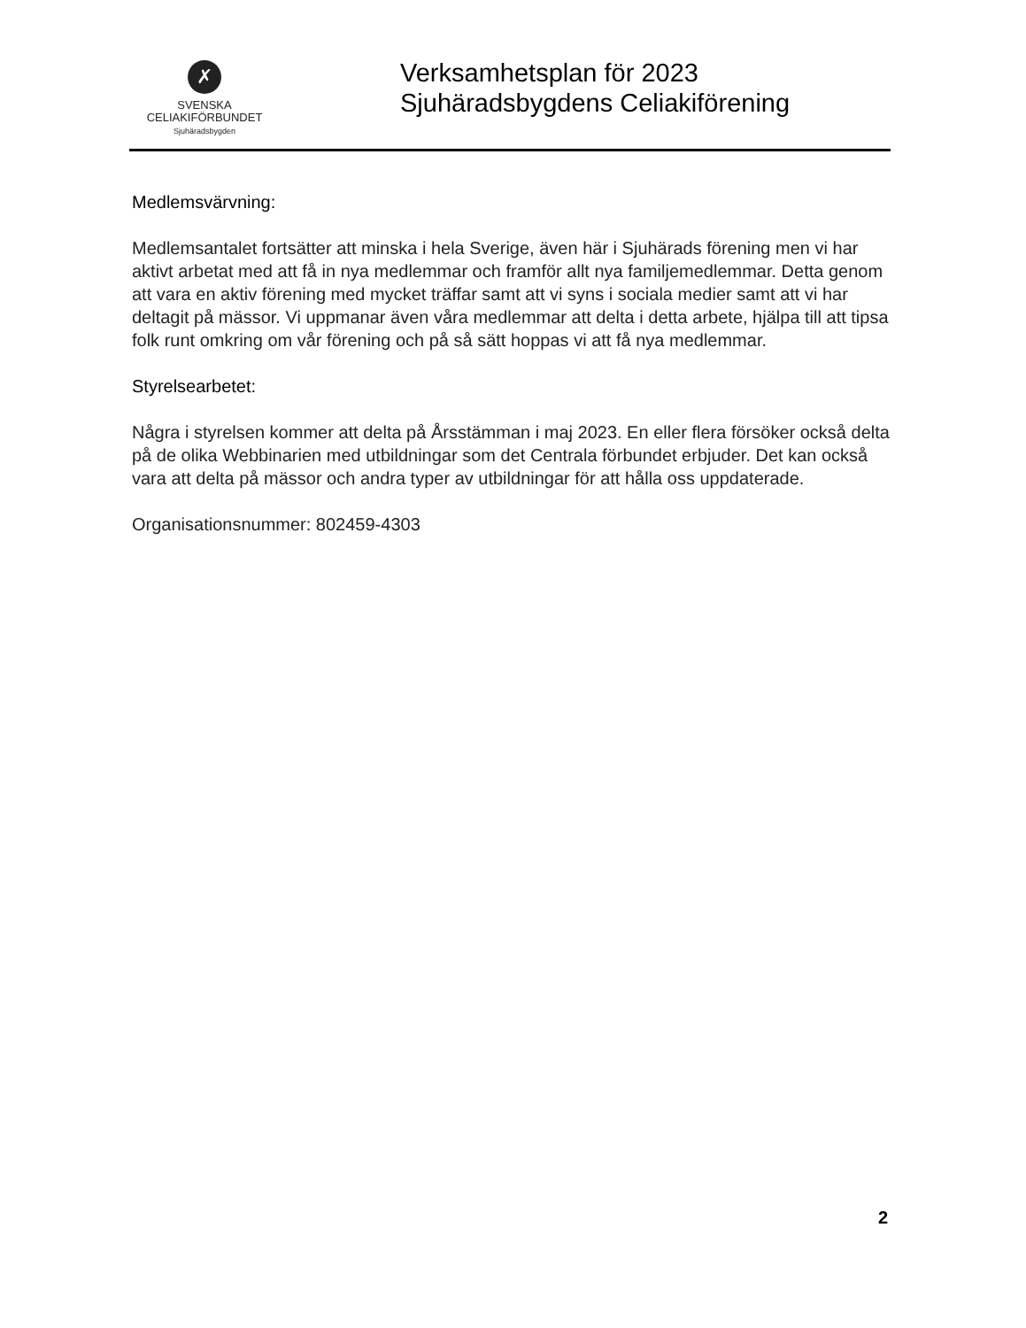✗
SVENSKA
CELIAKIFÖRBUNDET
Sjuhäradsbygden
Verksamhetsplan för 2023
Sjuhäradsbygdens Celiakiförening
Medlemsvärvning:
Medlemsantalet fortsätter att minska i hela Sverige, även här i Sjuhärads förening men vi har aktivt arbetat med att få in nya medlemmar och framför allt nya familjemedlemmar. Detta genom att vara en aktiv förening med mycket träffar samt att vi syns i sociala medier samt att vi har deltagit på mässor. Vi uppmanar även våra medlemmar att delta i detta arbete, hjälpa till att tipsa folk runt omkring om vår förening och på så sätt hoppas vi att få nya medlemmar.
Styrelsearbetet:
Några i styrelsen kommer att delta på Årsstämman i maj 2023. En eller flera försöker också delta på de olika Webbinarien med utbildningar som det Centrala förbundet erbjuder. Det kan också vara att delta på mässor och andra typer av utbildningar för att hålla oss uppdaterade.
Organisationsnummer: 802459-4303
2